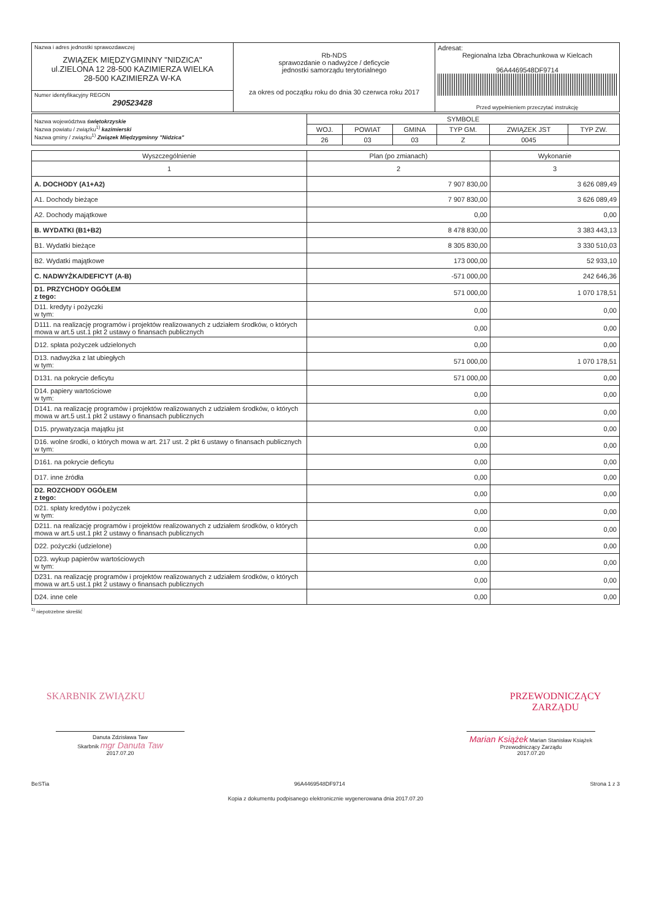| Nazwa i adres jednostki sprawozdawczej ZWIĄZEK MIĘDZYGMINNY "NIDZICA" ul.ZIELONA 12 28-500 KAZIMIERZA WIELKA 28-500 KAZIMIERZA W-KA | Rb-NDS sprawozdanie o nadwyżce / deficycie jednostki samorządu terytorialnego za okres od początku roku do dnia 30 czerwca roku 2017 | Adresat: Regionalna Izba Obrachunkowa w Kielcach 96A4469548DF9714 Przed wypełnieniem przeczytać instrukcję |
| Numer identyfikacyjny REGON 290523428 | | |
| Nazwa województwa świętokrzyskie Nazwa powiatu / związku<sup>1)</sup> kazimierski Nazwa gminy / związku<sup>1)</sup> Związek Międzygminny "Nidzica" | SYMBOLE | | | | | |
| | WOJ. | POWIAT | GMINA | TYP GM. | ZWIĄZEK JST | TYP ZW. |
| | 26 | 03 | 03 | Z | 0045 | |
| Wyszczególnienie | Plan (po zmianach) | Wykonanie |
| --- | --- | --- |
| 1 | 2 | 3 |
| A. DOCHODY (A1+A2) | 7 907 830,00 | 3 626 089,49 |
| A1. Dochody bieżące | 7 907 830,00 | 3 626 089,49 |
| A2. Dochody majątkowe | 0,00 | 0,00 |
| B. WYDATKI (B1+B2) | 8 478 830,00 | 3 383 443,13 |
| B1. Wydatki bieżące | 8 305 830,00 | 3 330 510,03 |
| B2. Wydatki majątkowe | 173 000,00 | 52 933,10 |
| C. NADWYŻKA/DEFICYT (A-B) | -571 000,00 | 242 646,36 |
| D1. PRZYCHODY OGÓŁEM z tego: | 571 000,00 | 1 070 178,51 |
| D11. kredyty i pożyczki w tym: | 0,00 | 0,00 |
| D111. na realizację programów i projektów realizowanych z udziałem środków, o których mowa w art.5 ust.1 pkt 2 ustawy o finansach publicznych | 0,00 | 0,00 |
| D12. spłata pożyczek udzielonych | 0,00 | 0,00 |
| D13. nadwyżka z lat ubiegłych w tym: | 571 000,00 | 1 070 178,51 |
| D131. na pokrycie deficytu | 571 000,00 | 0,00 |
| D14. papiery wartościowe w tym: | 0,00 | 0,00 |
| D141. na realizację programów i projektów realizowanych z udziałem środków, o których mowa w art.5 ust.1 pkt 2 ustawy o finansach publicznych | 0,00 | 0,00 |
| D15. prywatyzacja majątku jst | 0,00 | 0,00 |
| D16. wolne środki, o których mowa w art. 217 ust. 2 pkt 6 ustawy o finansach publicznych w tym: | 0,00 | 0,00 |
| D161. na pokrycie deficytu | 0,00 | 0,00 |
| D17. inne źródła | 0,00 | 0,00 |
| D2. ROZCHODY OGÓŁEM z tego: | 0,00 | 0,00 |
| D21. spłaty kredytów i pożyczek w tym: | 0,00 | 0,00 |
| D211. na realizację programów i projektów realizowanych z udziałem środków, o których mowa w art.5 ust.1 pkt 2 ustawy o finansach publicznych | 0,00 | 0,00 |
| D22. pożyczki (udzielone) | 0,00 | 0,00 |
| D23. wykup papierów wartościowych w tym: | 0,00 | 0,00 |
| D231. na realizację programów i projektów realizowanych z udziałem środków, o których mowa w art.5 ust.1 pkt 2 ustawy o finansach publicznych | 0,00 | 0,00 |
| D24. inne cele | 0,00 | 0,00 |
<sup>1)</sup> niepotrzebne skreślić
SKARBNIK ZWIĄZKU PRZEWODNICZĄCY ZARZĄDU
Danuta Zdzisława Taw
Skarbnik mgr Danuta Taw
2017.07.20
Marian Książek Marian Stanisław Książek
Przewodniczący Zarządu
2017.07.20
BeSTia 96A4469548DF9714 Strona 1 z 3
Kopia z dokumentu podpisanego elektronicznie wygenerowana dnia 2017.07.20